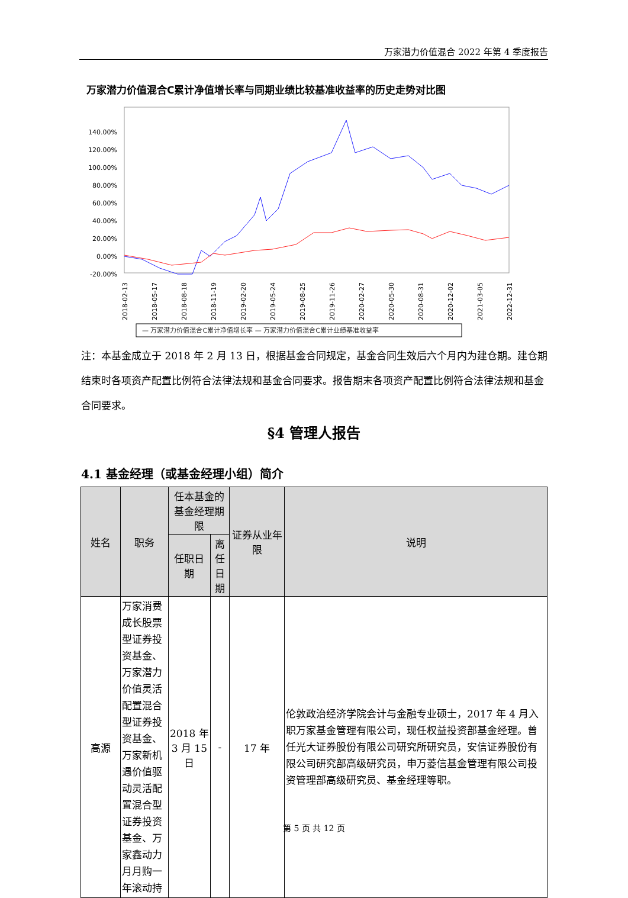万家潜力价值混合 2022 年第 4 季度报告
万家潜力价值混合C累计净值增长率与同期业绩比较基准收益率的历史走势对比图
140.00%
120.00%
100.00%
80.00%
60.00%
40.00%
20.00%
0.00%
-20.00%
2018-02-13
2018-05-17
2018-08-18
2018-11-19
2019-02-20
2019-05-24
2019-08-25
2019-11-26
2020-02-27
2020-05-30
2020-08-31
2020-12-02
2021-03-05
2022-12-31
— 万家潜力价值混合C累计净值增长率 — 万家潜力价值混合C累计业绩基准收益率
注：本基金成立于 2018 年 2 月 13 日，根据基金合同规定，基金合同生效后六个月内为建仓期。建仓期结束时各项资产配置比例符合法律法规和基金合同要求。报告期末各项资产配置比例符合法律法规和基金合同要求。
§4 管理人报告
4.1 基金经理（或基金经理小组）简介
| 姓名 | 职务 | 任本基金的基金经理期限 | | 证券从业年限 | 说明 |
| --- | --- | --- | --- | --- | --- |
| | | 任职日期 | 离任日期 | | |
| 高源 | 万家消费成长股票型证券投资基金、万家潜力价值灵活配置混合型证券投资基金、万家新机遇价值驱动灵活配置混合型证券投资基金、万家鑫动力月月购一年滚动持 | 2018 年 3 月 15 日 | - | 17 年 | 伦敦政治经济学院会计与金融专业硕士，2017 年 4 月入职万家基金管理有限公司，现任权益投资部基金经理。曾任光大证券股份有限公司研究所研究员，安信证券股份有限公司研究部高级研究员，申万菱信基金管理有限公司投资管理部高级研究员、基金经理等职。 |
第 5 页 共 12 页